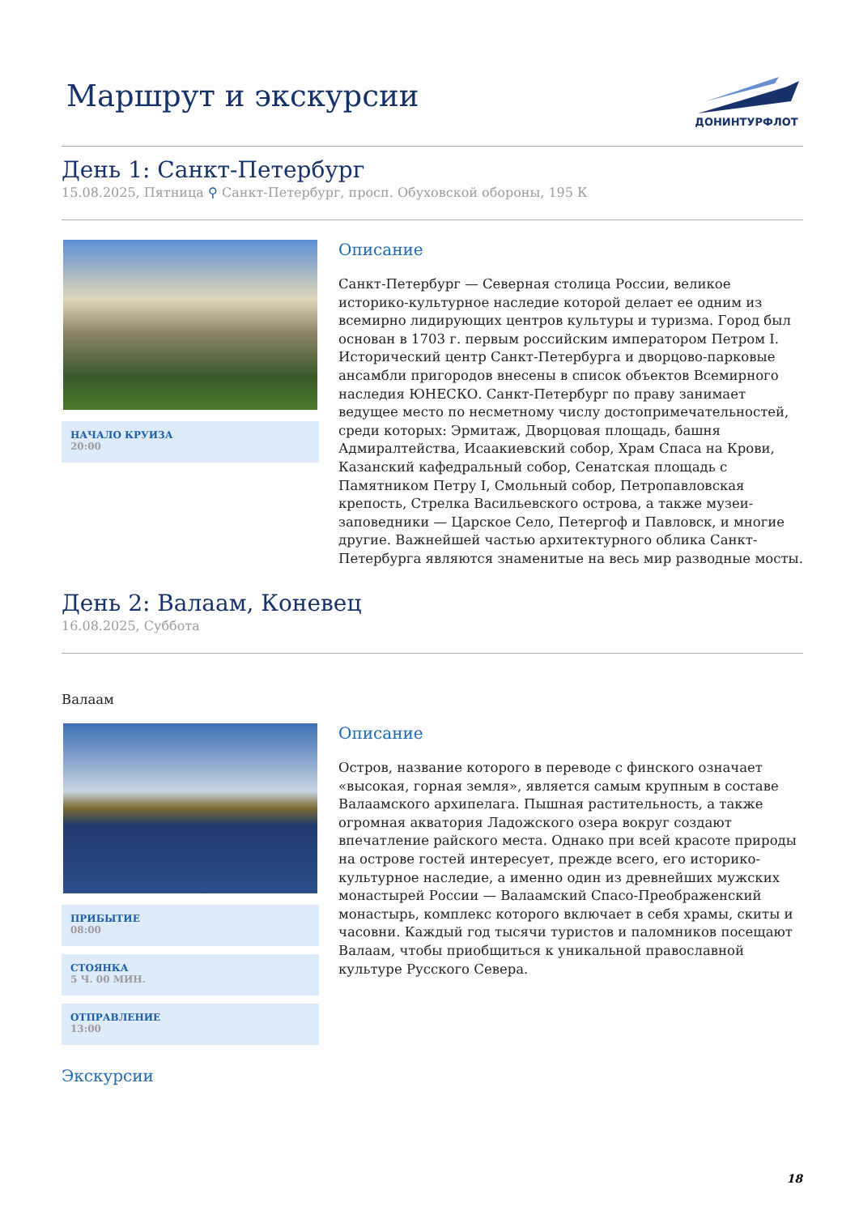Маршрут и экскурсии
ДОНИНТУРФЛОТ
День 1: Санкт-Петербург
15.08.2025, Пятница ⚲ Санкт-Петербург, просп. Обуховской обороны, 195 К
НАЧАЛО КРУИЗА
20:00
Описание
Санкт-Петербург — Северная столица России, великое историко-культурное наследие которой делает ее одним из всемирно лидирующих центров культуры и туризма. Город был основан в 1703 г. первым российским императором Петром I. Исторический центр Санкт-Петербурга и дворцово-парковые ансамбли пригородов внесены в список объектов Всемирного наследия ЮНЕСКО. Санкт-Петербург по праву занимает ведущее место по несметному числу достопримечательностей, среди которых: Эрмитаж, Дворцовая площадь, башня Адмиралтейства, Исаакиевский собор, Храм Спаса на Крови, Казанский кафедральный собор, Сенатская площадь с Памятником Петру I, Смольный собор, Петропавловская крепость, Стрелка Васильевского острова, а также музеи-заповедники — Царское Село, Петергоф и Павловск, и многие другие. Важнейшей частью архитектурного облика Санкт-Петербурга являются знаменитые на весь мир разводные мосты.
День 2: Валаам, Коневец
16.08.2025, Суббота
Валаам
ПРИБЫТИЕ
08:00
СТОЯНКА
5 Ч. 00 МИН.
ОТПРАВЛЕНИЕ
13:00
Описание
Остров, название которого в переводе с финского означает «высокая, горная земля», является самым крупным в составе Валаамского архипелага. Пышная растительность, а также огромная акватория Ладожского озера вокруг создают впечатление райского места. Однако при всей красоте природы на острове гостей интересует, прежде всего, его историко-культурное наследие, а именно один из древнейших мужских монастырей России — Валаамский Спасо-Преображенский монастырь, комплекс которого включает в себя храмы, скиты и часовни. Каждый год тысячи туристов и паломников посещают Валаам, чтобы приобщиться к уникальной православной культуре Русского Севера.
Экскурсии
18